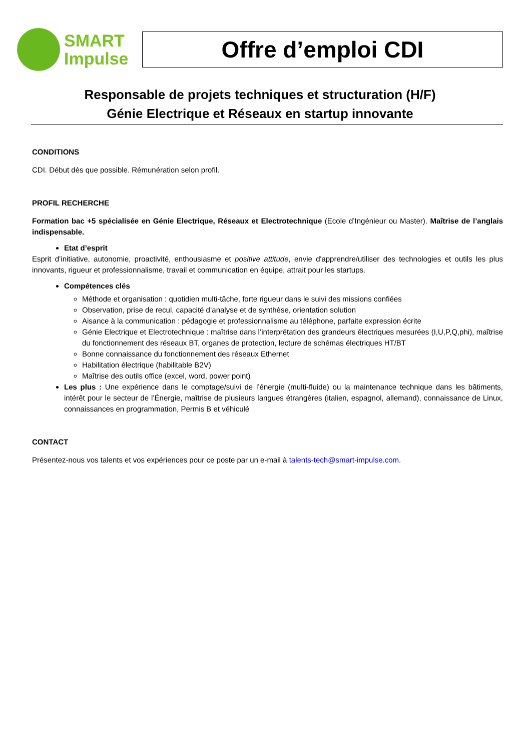SMART
Impulse
Offre d’emploi CDI
Responsable de projets techniques et structuration (H/F)
Génie Electrique et Réseaux en startup innovante
CONDITIONS
CDI. Début dès que possible. Rémunération selon profil.
PROFIL RECHERCHE
Formation bac +5 spécialisée en Génie Electrique, Réseaux et Electrotechnique (Ecole d’Ingénieur ou Master). Maîtrise de l’anglais indispensable.
Etat d’esprit
Esprit d’initiative, autonomie, proactivité, enthousiasme et positive attitude, envie d'apprendre/utiliser des technologies et outils les plus innovants, rigueur et professionnalisme, travail et communication en équipe, attrait pour les startups.
Compétences clés
Méthode et organisation : quotidien multi-tâche, forte rigueur dans le suivi des missions confiées
Observation, prise de recul, capacité d’analyse et de synthèse, orientation solution
Aisance à la communication : pédagogie et professionnalisme au téléphone, parfaite expression écrite
Génie Electrique et Electrotechnique : maîtrise dans l’interprétation des grandeurs électriques mesurées (I,U,P,Q,phi), maîtrise du fonctionnement des réseaux BT, organes de protection, lecture de schémas électriques HT/BT
Bonne connaissance du fonctionnement des réseaux Ethernet
Habilitation électrique (habilitable B2V)
Maîtrise des outils office (excel, word, power point)
Les plus : Une expérience dans le comptage/suivi de l’énergie (multi-fluide) ou la maintenance technique dans les bâtiments, intérêt pour le secteur de l’Énergie, maîtrise de plusieurs langues étrangères (italien, espagnol, allemand), connaissance de Linux, connaissances en programmation, Permis B et véhiculé
CONTACT
Présentez-nous vos talents et vos expériences pour ce poste par un e-mail à talents-tech@smart-impulse.com.